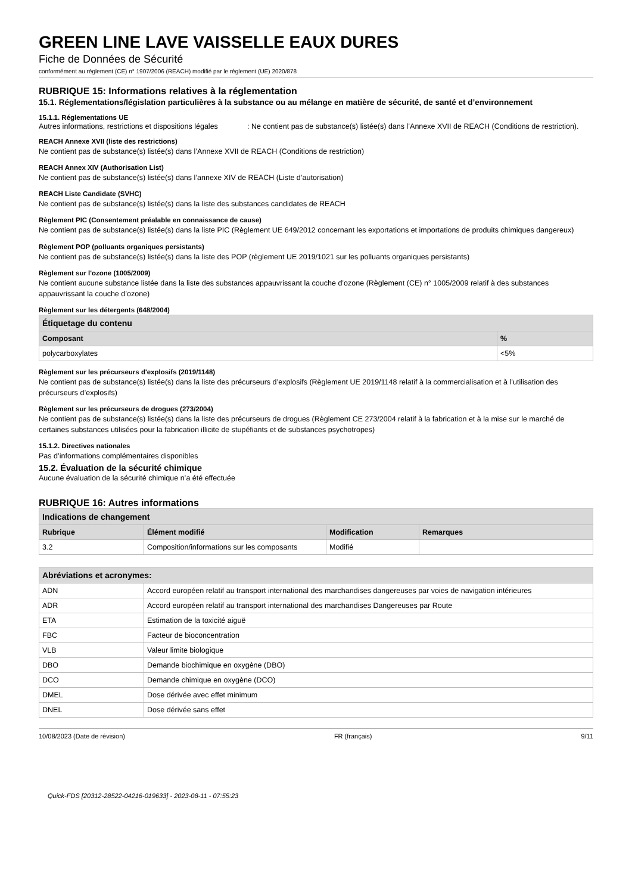GREEN LINE LAVE VAISSELLE EAUX DURES
Fiche de Données de Sécurité
conformément au règlement (CE) n° 1907/2006 (REACH) modifié par le règlement (UE) 2020/878
RUBRIQUE 15: Informations relatives à la réglementation
15.1. Réglementations/législation particulières à la substance ou au mélange en matière de sécurité, de santé et d’environnement
15.1.1. Réglementations UE
Autres informations, restrictions et dispositions légales
: Ne contient pas de substance(s) listée(s) dans l’Annexe XVII de REACH (Conditions de restriction).
REACH Annexe XVII (liste des restrictions)
Ne contient pas de substance(s) listée(s) dans l’Annexe XVII de REACH (Conditions de restriction)
REACH Annex XIV (Authorisation List)
Ne contient pas de substance(s) listée(s) dans l’annexe XIV de REACH (Liste d’autorisation)
REACH Liste Candidate (SVHC)
Ne contient pas de substance(s) listée(s) dans la liste des substances candidates de REACH
Règlement PIC (Consentement préalable en connaissance de cause)
Ne contient pas de substance(s) listée(s) dans la liste PIC (Règlement UE 649/2012 concernant les exportations et importations de produits chimiques dangereux)
Règlement POP (polluants organiques persistants)
Ne contient pas de substance(s) listée(s) dans la liste des POP (règlement UE 2019/1021 sur les polluants organiques persistants)
Règlement sur l'ozone (1005/2009)
Ne contient aucune substance listée dans la liste des substances appauvrissant la couche d’ozone (Règlement (CE) n° 1005/2009 relatif à des substances appauvrissant la couche d’ozone)
Règlement sur les détergents (648/2004)
| Étiquetage du contenu | |
| --- | --- |
| Composant | % |
| polycarboxylates | <5% |
Règlement sur les précurseurs d'explosifs (2019/1148)
Ne contient pas de substance(s) listée(s) dans la liste des précurseurs d’explosifs (Règlement UE 2019/1148 relatif à la commercialisation et à l’utilisation des précurseurs d’explosifs)
Règlement sur les précurseurs de drogues (273/2004)
Ne contient pas de substance(s) listée(s) dans la liste des précurseurs de drogues (Règlement CE 273/2004 relatif à la fabrication et à la mise sur le marché de certaines substances utilisées pour la fabrication illicite de stupéfiants et de substances psychotropes)
15.1.2. Directives nationales
Pas d’informations complémentaires disponibles
15.2. Évaluation de la sécurité chimique
Aucune évaluation de la sécurité chimique n’a été effectuée
RUBRIQUE 16: Autres informations
| Indications de changement | | | |
| --- | --- | --- | --- |
| Rubrique | Élément modifié | Modification | Remarques |
| 3.2 | Composition/informations sur les composants | Modifié | |
| Abréviations et acronymes: | |
| --- | --- |
| ADN | Accord européen relatif au transport international des marchandises dangereuses par voies de navigation intérieures |
| ADR | Accord européen relatif au transport international des marchandises Dangereuses par Route |
| ETA | Estimation de la toxicité aiguë |
| FBC | Facteur de bioconcentration |
| VLB | Valeur limite biologique |
| DBO | Demande biochimique en oxygène (DBO) |
| DCO | Demande chimique en oxygène (DCO) |
| DMEL | Dose dérivée avec effet minimum |
| DNEL | Dose dérivée sans effet |
10/08/2023 (Date de révision) FR (français) 9/11
Quick-FDS [20312-28522-04216-019633] - 2023-08-11 - 07:55:23